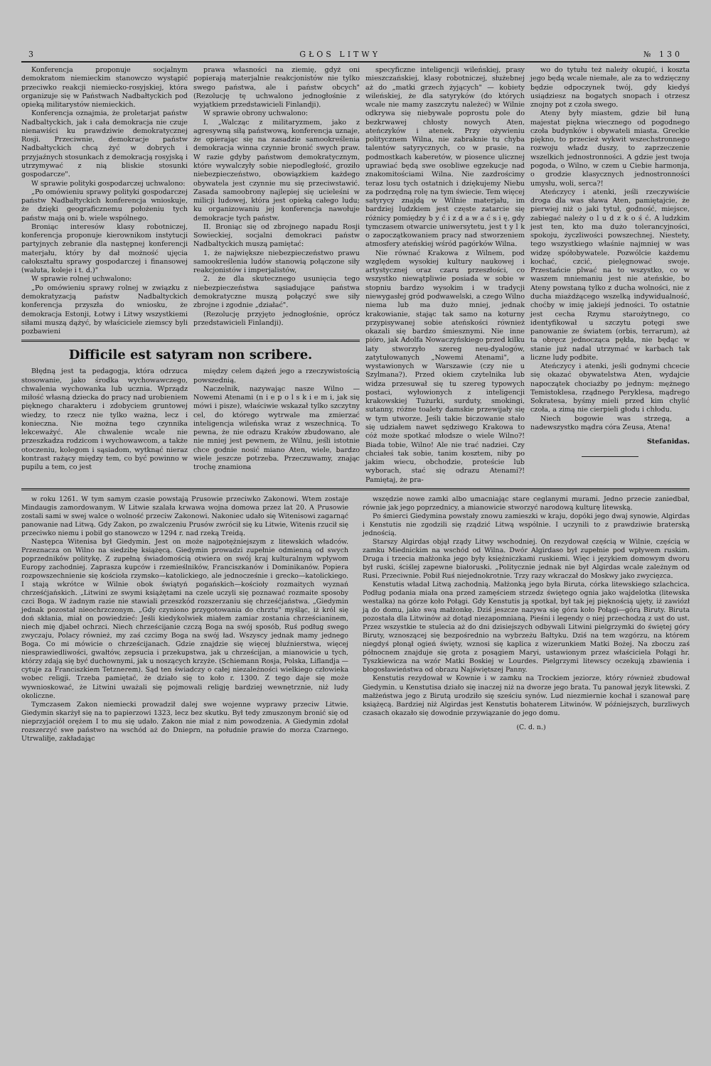3 GŁOS LITWY № 130
Konferencja proponuje socjalnym demokratom niemieckim stanowczo wystąpić przeciwko reakcji niemiecko-rosyjskiej, która organizuje się w Państwach Nadbałtyckich pod opieką militarystów niemieckich.
Konferencja oznajmia, że proletarjat państw Nadbaltyckich, jak i cała demokracja nie czuje nienawiści ku prawdziwie demokratycznej Rosji. Przeciwnie, demokracje państw Nadbałtyckich chcą żyć w dobrych i przyjaźnych stosunkach z demokracją rosyjską i utrzymywać z nią bliskie stosunki gospodarcze".
W sprawie polityki gospodarczej uchwalono:
„Po omówieniu sprawy polityki gospodarczej państw Nadbałtyckich konferencja wnioskuje, że dzięki geograficznemu położeniu tych państw mają oni b. wiele wspólnego.
Broniąc interesów klasy robotniczej, konferencja proponuje kierownikom instytucji partyjnych zebranie dla następnej konferencji materjału, który by dał możność ujęcia całokształtu sprawy gospodarczej i finansowej (waluta, koleje i t. d.)"
W sprawie rolnej uchwalono:
„Po omówieniu sprawy rolnej w związku z demokratyzacją państw Nadbaltyckich konferencja przyszła do wniosku, że demokracja Estonji, Łotwy i Litwy wszystkiemi siłami muszą dążyć, by właściciele ziemscy byli pozbawieni
prawa własności na ziemię, gdyż oni popierają materjalnie reakcjonistów nie tylko swego państwa, ale i państw obcych" (Rezolucję tę uchwalono jednogłośnie z wyjątkiem przedstawicieli Finlandji).
W sprawie obrony uchwalono:
I. „Walcząc z militaryzmem, jako z agresywną siłą państwową, konferencja uznaje, że opierając się na zasadzie samookreślenia demokracja winna czynnie bronić swych praw. W razie gdyby państwom demokratycznym, które wywalczyły sobie niepodległość, groziło niebezpieczeństwo, obowiązkiem każdego obywatela jest czynnie mu się przeciwstawić. Zasada samoobrony najlepiej się ucieleśni w milicji ludowej, która jest opieką całego ludu; ku organizowaniu jej konferencja nawołuje demokracje tych państw.
II. Broniąc się od zbrojnego napadu Rosji Sowieckiej, socjalni demokraci państw Nadbaltyckich muszą pamiętać:
1. że największe niebezpieczeństwo prawu samookreślenia ludów stanowią połączone siły reakcjonistów i imperjalistów,
2. że dla skutecznego usunięcia tego niebezpieczeństwa sąsiadujące państwa demokratyczne muszą połączyć swe siły zbrojne i zgodnie „działać".
(Rezolucję przyjęto jednogłośnie, oprócz przedstawicieli Finlandji).
Difficile est satyram non scribere.
Błędną jest ta pedagogja, która odrzuca stosowanie, jako środka wychowawczego, chwalenia wychowanka lub ucznia. Wprządz miłość własną dziecka do pracy nad urobieniem pięknego charakteru i zdobyciem gruntowej wiedzy, to rzecz nie tylko ważna, lecz i konieczna. Nie można tego czynnika lekceważyć. Ale chwalenie wcale nie przeszkadza rodzicom i wychowawcom, a także otoczeniu, kolegom i sąsiadom, wytknąć nieraz kontrast rażący między tem, co być powinno w pupilu a tem, co jest
między celem dążeń jego a rzeczywistością powszednią.
Naczelnik, nazywając nasze Wilno — Nowemi Atenami (n i e p o l s k i e m i, jak się mówi i pisze), właściwie wskazał tylko szczytny cel, do którego wytrwale ma zmierzać inteligencja wileńska wraz z wszechnicą. To pewna, że nie odrazu Kraków zbudowano, ale nie mniej jest pewnem, że Wilnu, jeśli istotnie chce godnie nosić miano Aten, wiele, bardzo wiele jeszcze potrzeba. Przeczuwamy, znając trochę znamiona
specyficzne inteligencji wileńskiej, prasy mieszczańskiej, klasy robotniczej, służebnej aż do „matki grzech żyjących" — kobiety wileńskiej, że dla satyryków (do których wcale nie mamy zaszczytu należeć) w Wilnie odkrywa się niebywale poprostu pole do bezkrwawej chłosty nowych Aten, ateńczyków i atenek. Przy ożywieniu politycznem Wilna, nie zabraknie tu chyba talentów satyrycznych, co w prasie, na podmostkach kaberetów, w piosence ulicznej uprawiać będą swe osobliwe egzekucje nad znakomitościami Wilna. Nie zazdrościmy teraz losu tych ostatnich i dziękujemy Niebu za podrzędną rolę na tym świecie. Tem więcej satyrycy znajdą w Wilnie materjału, im bardziej ludzkiem jest częste zatarcie się różnicy pomiędzy b y ć i z d a w a ć s i ę, gdy tymczasem otwarcie uniwersytetu, jest t y l k o zapoczątkowaniem pracy nad stworzeniem atmosfery ateńskiej wśród pagórków Wilna.
Nie równać Krakowa z Wilnem, pod względem wysokiej kultury naukowej i artystycznej oraz czaru przeszłości, co wszystko niewątpliwie posiada w sobie w stopniu bardzo wysokim i w tradycji niewygasłej gród podwawelski, a czego Wilno niema lub ma dużo mniej, jednak krakowianie, stając tak samo na koturny przypisywanej sobie ateńskości również okazali się bardzo śmiesznymi. Nie inne pióro, jak Adolfa Nowaczyńskiego przed kilku laty stworzyło szereg neu-dyalogów, zatytułowanych „Nowemi Atenami", a wystawionych w Warszawie (czy nie u Szylmana?). Przed okiem czytelnika lub widza przesuwał się tu szereg typowych postaci, wyłowionych z inteligencji krakowskiej Tużurki, surduty, smokingi, sutanny, różne toalety damskie przewijały się w tym utworze. Jeśli takie biczowanie stało się udziałem nawet sędziwego Krakowa to cóż może spotkać młodsze o wiele Wilno?! Biada tobie, Wilno! Ale nie trać nadziei. Czy chciałeś tak sobie, tanim kosztem, niby po jakim wiecu, obchodzie, proteście lub wyborach, stać się odrazu Atenami?! Pamiętaj, że pra-
wo do tytułu też należy okupić, i koszta jego będą wcale niemałe, ale za to wdzięczny będzie odpoczynek twój, gdy kiedyś usiądziesz na bogatych snopach i otrzesz znojny pot z czoła swego.
Ateny były miastem, gdzie bił łuną majestat piękna wiecznego od pogodnego czoła budynków i obywateli miasta. Greckie piękno, to przecież wykwit wszechstronnego rozwoju władz duszy, to zaprzeczenie wszelkich jednostronności. A gdzie jest twoja pogoda, o Wilno, w czem u Ciebie harmonja, o grodzie klasycznych jednostronności umysłu, woli, serca?!
Ateńczycy i atenki, jeśli rzeczywiście droga dla was sława Aten, pamiętajcie, że pierwiej niż o jaki tytuł, godność, miejsce, zabiegać należy o l u d z k o ś ć. A ludzkim jest ten, kto ma dużo tolerancyjności, spokoju, życzliwości powszechnej. Niestety, tego wszystkiego właśnie najmniej w was widzę spółobywatele. Pozwólcie każdemu kochać, czcić, pielęgnować swoje. Przestańcie plwać na to wszystko, co w waszem mniemaniu jest nie ateńskie, bo Ateny powstaną tylko z ducha wolności, nie z ducha miażdżącego wszelką indywidualność, choćby w imię jakiejś jedności. To ostatnie jest cecha Rzymu starożytnego, co identyfikował u szczytu potęgi swe panowanie ze światem (orbis, terrarum), aż ta obręcz jednocząca pękła, nie będąc w stanie już nadal utrzymać w karbach tak liczne ludy podbite.
Ateńczycy i atenki, jeśli godnymi chcecie się okazać obywatelstwa Aten, wydajcie napoczątek chociażby po jednym: mężnego Temistoklesa, rządnego Peryklesa, mądrego Sokratesa, byśmy mieli przed kim chylić czoła, a zimą nie cierpieli głodu i chłodu.
Niech bogowie was strzegą, a nadewszystko mądra córa Zeusa, Atena!
Stefanidas.
w roku 1261. W tym samym czasie powstają Prusowie przeciwko Zakonowi. Wtem zostaje Mindaugis zamordowanym. W Litwie szalała krwawa wojna domowa przez lat 20. A Prusowie zostali sami w swej walce o wolność przeciw Zakonowi. Nakoniec udało się Witenisowi zagarnąć panowanie nad Litwą. Gdy Zakon, po zwalczeniu Prusów zwrócił się ku Litwie, Witenis rzucił się przeciwko niemu i pobił go stanowczo w 1294 r. nad rzeką Treidą.
Następca Witenisa był Giedymin. Jest on może najpotężniejszym z litewskich władców. Przeznacza on Wilno na siedzibę książęcą. Giedymin prowadzi zupełnie odmienną od swych poprzedników politykę. Z zupełną świadomością otwiera on swój kraj kulturalnym wpływom Europy zachodniej. Zaprasza kupców i rzemieślników, Franciszkanów i Dominikanów. Popiera rozpowszechnienie się kościoła rzymsko—katolickiego, ale jednocześnie i grecko—katolickiego. I stają wkrótce w Wilnie obok świątyń pogańskich—kościoły rozmaitych wyznań chrześćjańskich. „Litwini ze swymi książętami na czele uczyli się poznawać rozmaite sposoby czci Boga. W żadnym razie nie stawiali przeszkód rozszerzaniu się chrześćjaństwa. „Giedymin jednak pozostał nieochrzczonym. „Gdy czyniono przygotowania do chrztu" myśląc, iż król się doń skłania, miał on powiedzieć: Jeśli kiedykolwiek miałem zamiar zostania chrześcianinem, niech mię djabeł ochrzci. Niech chrześcijanie czczą Boga na swój sposób, Ruś podług swego zwyczaju, Polacy również, my zaś czcimy Boga na swój ład. Wszyscy jednak mamy jednego Boga. Co mi mówicie o chrześcijanach. Gdzie znajdzie się więcej bluźnierstwa, więcej niesprawiedliwości, gwałtów, zepsucia i przekupstwa, jak u chrześcijan, a mianowicie u tych, którzy zdają się być duchownymi, jak u noszących krzyże. (Schiemann Rosja, Polska, Liflandja — cytuje za Franciszkiem Tetznerem). Sąd ten świadczy o całej niezależności wielkiego człowieka wobec religji. Trzeba pamiętać, że działo się to koło r. 1300. Z tego daje się może wywnioskować, że Litwini uważali się pojmowali religję bardziej wewnętrznie, niż ludy okoliczne.
Tymczasem Zakon niemiecki prowadził dalej swe wojenne wyprawy przeciw Litwie. Giedymin skarżył się na to papierzowi 1323, lecz bez skutku. Był tedy zmuszonym bronić się od nieprzyjaciół orężem I to mu się udało. Zakon nie miał z nim powodzenia. A Giedymin zdołał rozszerzyć swe państwo na wschód aż do Dnieprn, na południe prawie do morza Czarnego. Utrwaliłje, zakładając
wszędzie nowe zamki albo umacniając stare ceglanymi murami. Jedno przecie zaniedbał, równie jak jego poprzednicy, a mianowicie stworzyć narodową kulturę litewską.
Po śmierci Giedymina powstały znowu zamieszki w kraju, dopóki jego dwaj synowie, Algirdas i Kenstutis nie zgodzili się rządzić Litwą wspólnie. I uczynili to z prawdziwie braterską jednością.
Starszy Algirdas objął rządy Litwy wschodniej. On rezydował częścią w Wilnie, częścią w zamku Miednickim na wschód od Wilna. Dwór Algirdaso był zupełnie pod wpływem ruskim. Druga i trzecia małżonka jego były księżniczkami ruskiemi. Więc i językiem domowym dworu był ruski, ściślej zapewne białoruski. „Politycznie jednak nie był Algirdas wcale zależnym od Rusi. Przeciwnie. Pobił Ruś niejednokrotnie. Trzy razy wkraczał do Moskwy jako zwycięzca.
Kenstutis władał Litwą zachodnią. Małżonką jego była Biruta, córka litewskiego szlachcica. Podług podania miała ona przed zamęściem strzedz świętego ognia jako wajdelotka (litewska westalka) na górze koło Połągi. Gdy Kenstutis ją spotkał, był tak jej pięknością ujęty, iż zawiózł ją do domu, jako swą małżonkę. Dziś jeszcze nazywa się góra koło Połągi—górą Biruty. Biruta pozostała dla Litwinów aż dotąd niezapomnianą. Pieśni i legendy o niej przechodzą z ust do ust. Przez wszystkie te stulecia aż do dni dzisiejszych odbywali Litwini pielgrzymki do świętej góry Biruty, wznoszącej się bezpośrednio na wybrzeżu Bałtyku. Dziś na tem wzgórzu, na którem niegdyś płonął ogień święty, wznosi się kaplica z wizerunkiem Matki Bożej. Na zboczu zaś północnem znajduje się grota z posągiem Maryi, ustawionym przez właściciela Połągi hr. Tyszkiewicza na wzór Matki Boskiej w Lourdes. Pielgrzymi litewscy oczekują zbawienia i błogosławieństwa od obrazu Najświętszej Panny.
Kenstutis rezydował w Kownie i w zamku na Trockiem jeziorze, który również zbudował Giedymin. u Kenstutisa działo się inaczej niż na dworze jego brata. Tu panował język litewski. Z małżeństwa jego z Birutą urodziło się sześciu synów. Lud niezmiernie kochał i szanował parę książęcą. Bardziej niż Algirdas jest Kenstutis bohaterem Litwinów. W późniejszych, burzliwych czasach okazało się dowodnie przywiązanie do jego domu.
(C. d. n.)